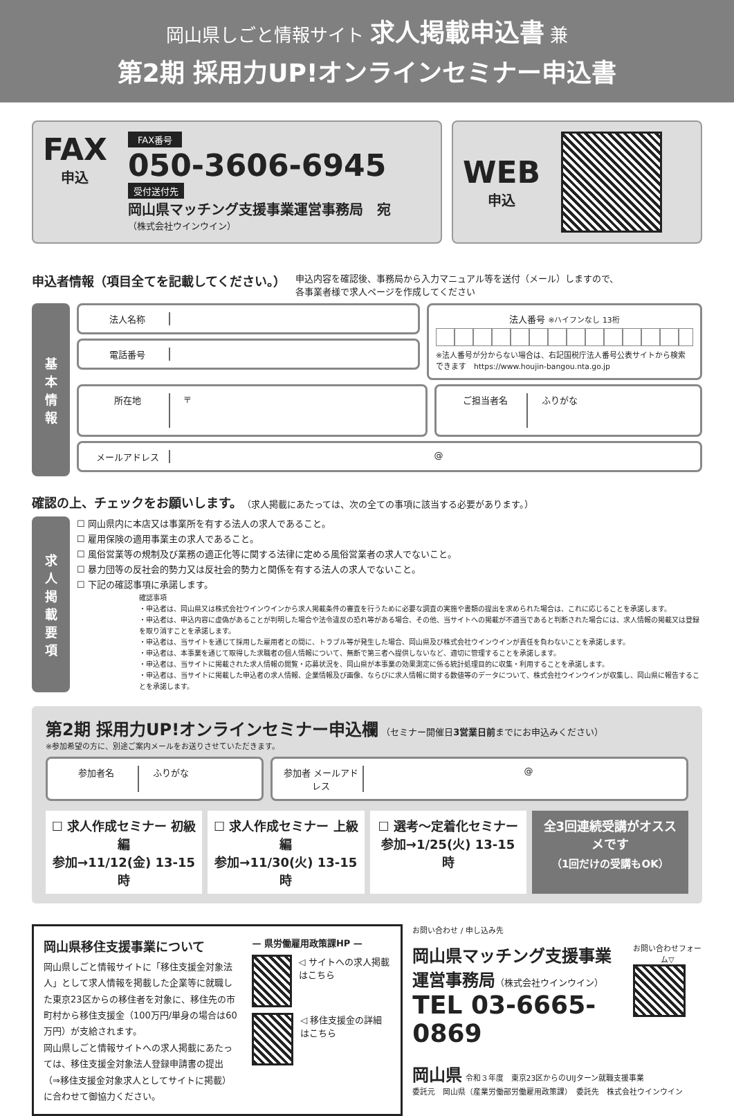岡山県しごと情報サイト 求人掲載申込書 兼
第2期 採用力UP!オンラインセミナー申込書
FAX
申込
FAX番号
050-3606-6945
受付送付先
岡山県マッチング支援事業運営事務局　宛
（株式会社ウインウイン）
WEB
申込
申込者情報（項目全てを記載してください。）
申込内容を確認後、事務局から入力マニュアル等を送付（メール）しますので、
各事業者様で求人ページを作成してください
基
本
情
報
法人名称
電話番号
法人番号 ※ハイフンなし 13桁
※法人番号が分からない場合は、右記国税庁法人番号公表サイトから検索できます　https://www.houjin-bangou.nta.go.jp
所在地 〒
ご担当者名 ふりがな
メールアドレス @
確認の上、チェックをお願いします。（求人掲載にあたっては、次の全ての事項に該当する必要があります。）
求
人
掲
載
要
項
☐ 岡山県内に本店又は事業所を有する法人の求人であること。
☐ 雇用保険の適用事業主の求人であること。
☐ 風俗営業等の規制及び業務の適正化等に関する法律に定める風俗営業者の求人でないこと。
☐ 暴力団等の反社会的勢力又は反社会的勢力と関係を有する法人の求人でないこと。
☐ 下記の確認事項に承諾します。
確認事項
・申込者は、岡山県又は株式会社ウインウインから求人掲載条件の審査を行うために必要な調査の実施や書類の提出を求められた場合は、これに応じることを承諾します。
・申込者は、申込内容に虚偽があることが判明した場合や法令違反の恐れ等がある場合、その他、当サイトへの掲載が不適当であると判断された場合には、求人情報の掲載又は登録を取り消すことを承諾します。
・申込者は、当サイトを通じて採用した雇用者との間に、トラブル等が発生した場合、岡山県及び株式会社ウインウインが責任を負わないことを承諾します。
・申込者は、本事業を通じて取得した求職者の個人情報について、無断で第三者へ提供しないなど、適切に管理することを承諾します。
・申込者は、当サイトに掲載された求人情報の閲覧・応募状況を、岡山県が本事業の効果測定に係る統計処理目的に収集・利用することを承諾します。
・申込者は、当サイトに掲載した申込者の求人情報、企業情報及び画像、ならびに求人情報に関する数値等のデータについて、株式会社ウインウインが収集し、岡山県に報告することを承諾します。
第2期 採用力UP!オンラインセミナー申込欄 （セミナー開催日3営業日前までにお申込みください）
※参加希望の方に、別途ご案内メールをお送りさせていただきます。
参加者名 ふりがな 参加者 メールアドレス
@
☐ 求人作成セミナー 初級編
参加→11/12(金) 13-15時
☐ 求人作成セミナー 上級編
参加→11/30(火) 13-15時
☐ 選考〜定着化セミナー
参加→1/25(火) 13-15時
全3回連続受講がオススメです
（1回だけの受講もOK）
岡山県移住支援事業について
岡山県しごと情報サイトに「移住支援金対象法人」として求人情報を掲載した企業等に就職した東京23区からの移住者を対象に、移住先の市町村から移住支援金（100万円/単身の場合は60万円）が支給されます。
岡山県しごと情報サイトへの求人掲載にあたっては、移住支援金対象法人登録申請書の提出（⇒移住支援金対象求人としてサイトに掲載）に合わせて御協力ください。
— 県労働雇用政策課HP —
◁ サイトへの求人掲載はこちら
◁ 移住支援金の詳細はこちら
お問い合わせ / 申し込み先
岡山県マッチング支援事業
運営事務局（株式会社ウインウイン）
TEL 03-6665-0869
お問い合わせフォーム▽
岡山県 令和３年度　東京23区からのUIJターン就職支援事業
委託元　岡山県（産業労働部労働雇用政策課）　委託先　株式会社ウインウイン